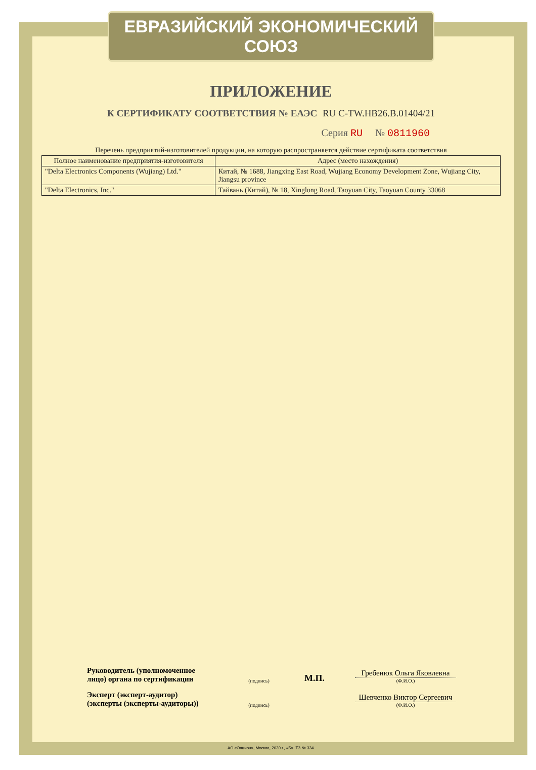ЕВРАЗИЙСКИЙ ЭКОНОМИЧЕСКИЙ СОЮЗ
ПРИЛОЖЕНИЕ
К СЕРТИФИКАТУ СООТВЕТСТВИЯ № ЕАЭС RU C-TW.HB26.B.01404/21
Серия RU № 0811960
Перечень предприятий-изготовителей продукции, на которую распространяется действие сертификата соответствия
| Полное наименование предприятия-изготовителя | Адрес (место нахождения) |
| --- | --- |
| "Delta Electronics Components (Wujiang) Ltd." | Китай, № 1688, Jiangxing East Road, Wujiang Economy Development Zone, Wujiang City, Jiangsu province |
| "Delta Electronics, Inc." | Тайвань (Китай), № 18, Xinglong Road, Taoyuan City, Taoyuan County 33068 |
Руководитель (уполномоченное лицо) органа по сертификации
(подпись)
М.П.
Гребенюк Ольга Яковлевна
(Ф.И.О.)
Эксперт (эксперт-аудитор) (эксперты (эксперты-аудиторы))
(подпись)
Шевченко Виктор Сергеевич
(Ф.И.О.)
АО «Опцион», Москва, 2020 г., «Б». ТЗ № 334.